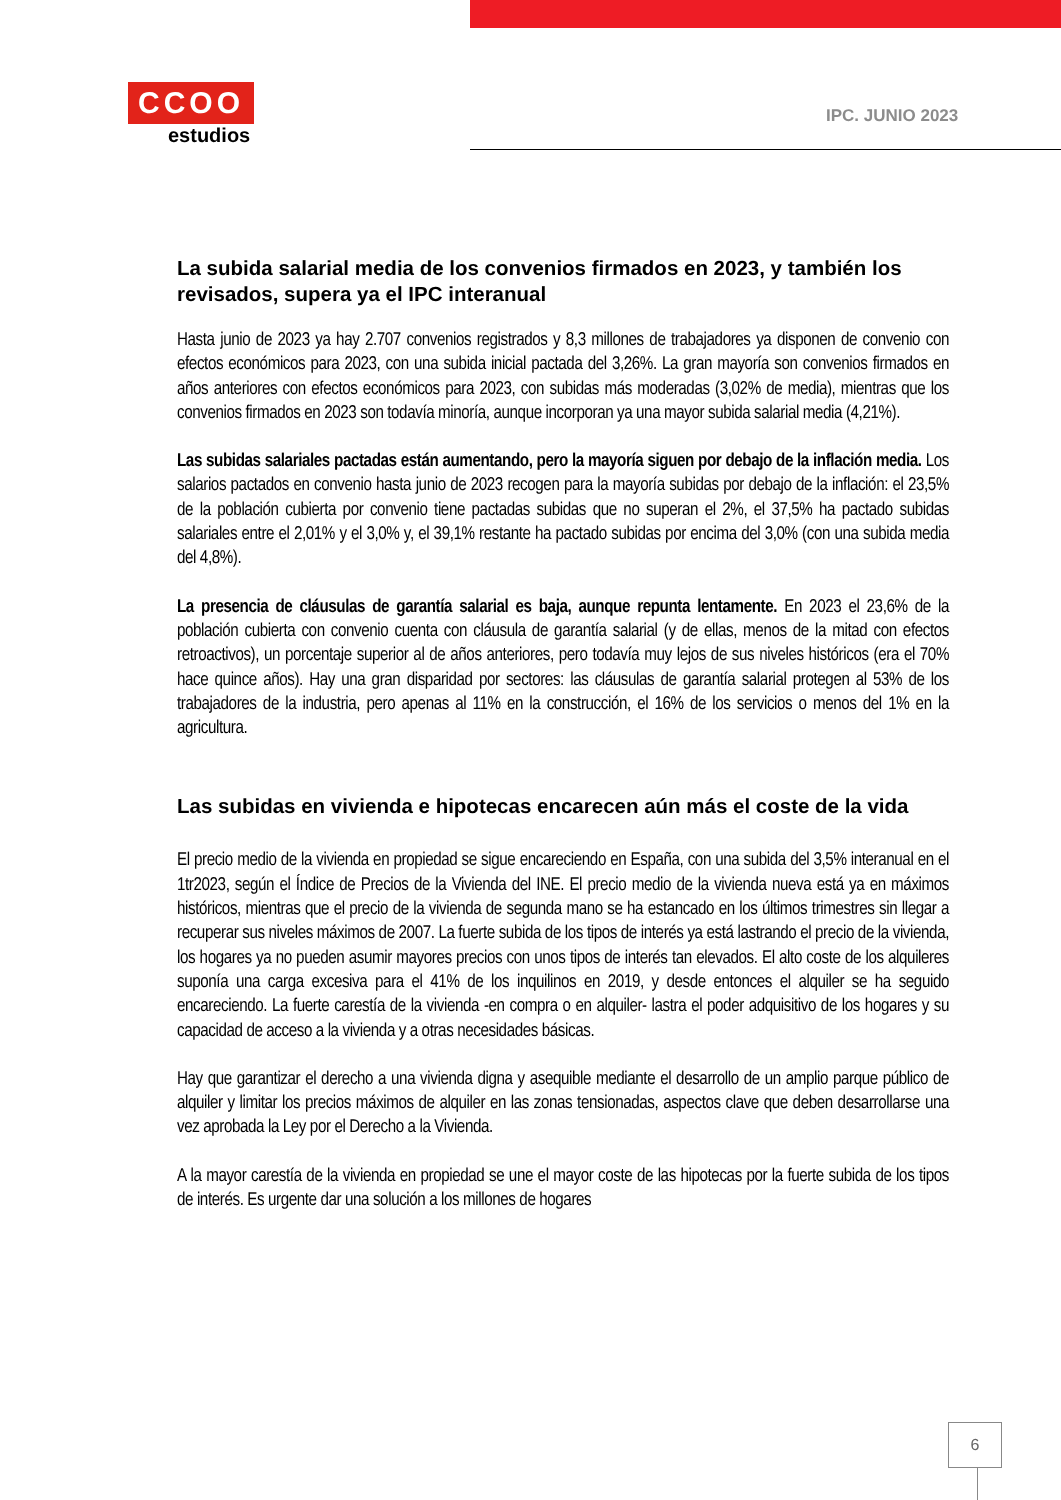CCOO
estudios
IPC. JUNIO 2023
La subida salarial media de los convenios firmados en 2023, y también los revisados, supera ya el IPC interanual
Hasta junio de 2023 ya hay 2.707 convenios registrados y 8,3 millones de trabajadores ya disponen de convenio con efectos económicos para 2023, con una subida inicial pactada del 3,26%. La gran mayoría son convenios firmados en años anteriores con efectos económicos para 2023, con subidas más moderadas (3,02% de media), mientras que los convenios firmados en 2023 son todavía minoría, aunque incorporan ya una mayor subida salarial media (4,21%).
Las subidas salariales pactadas están aumentando, pero la mayoría siguen por debajo de la inflación media. Los salarios pactados en convenio hasta junio de 2023 recogen para la mayoría subidas por debajo de la inflación: el 23,5% de la población cubierta por convenio tiene pactadas subidas que no superan el 2%, el 37,5% ha pactado subidas salariales entre el 2,01% y el 3,0% y, el 39,1% restante ha pactado subidas por encima del 3,0% (con una subida media del 4,8%).
La presencia de cláusulas de garantía salarial es baja, aunque repunta lentamente. En 2023 el 23,6% de la población cubierta con convenio cuenta con cláusula de garantía salarial (y de ellas, menos de la mitad con efectos retroactivos), un porcentaje superior al de años anteriores, pero todavía muy lejos de sus niveles históricos (era el 70% hace quince años). Hay una gran disparidad por sectores: las cláusulas de garantía salarial protegen al 53% de los trabajadores de la industria, pero apenas al 11% en la construcción, el 16% de los servicios o menos del 1% en la agricultura.
Las subidas en vivienda e hipotecas encarecen aún más el coste de la vida
El precio medio de la vivienda en propiedad se sigue encareciendo en España, con una subida del 3,5% interanual en el 1tr2023, según el Índice de Precios de la Vivienda del INE. El precio medio de la vivienda nueva está ya en máximos históricos, mientras que el precio de la vivienda de segunda mano se ha estancado en los últimos trimestres sin llegar a recuperar sus niveles máximos de 2007. La fuerte subida de los tipos de interés ya está lastrando el precio de la vivienda, los hogares ya no pueden asumir mayores precios con unos tipos de interés tan elevados. El alto coste de los alquileres suponía una carga excesiva para el 41% de los inquilinos en 2019, y desde entonces el alquiler se ha seguido encareciendo. La fuerte carestía de la vivienda -en compra o en alquiler- lastra el poder adquisitivo de los hogares y su capacidad de acceso a la vivienda y a otras necesidades básicas.
Hay que garantizar el derecho a una vivienda digna y asequible mediante el desarrollo de un amplio parque público de alquiler y limitar los precios máximos de alquiler en las zonas tensionadas, aspectos clave que deben desarrollarse una vez aprobada la Ley por el Derecho a la Vivienda.
A la mayor carestía de la vivienda en propiedad se une el mayor coste de las hipotecas por la fuerte subida de los tipos de interés. Es urgente dar una solución a los millones de hogares
6